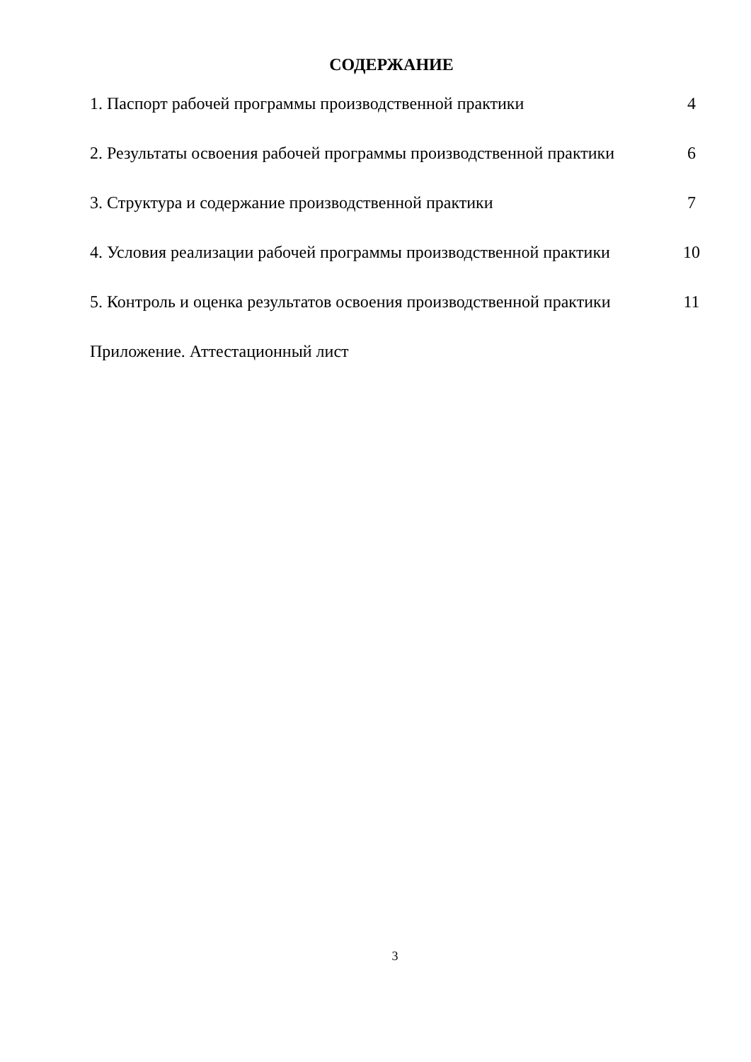СОДЕРЖАНИЕ
1. Паспорт рабочей программы производственной практики 4
2. Результаты освоения рабочей программы производственной практики 6
3. Структура и содержание производственной практики 7
4. Условия реализации рабочей программы производственной практики 10
5. Контроль и оценка результатов освоения производственной практики 11
Приложение. Аттестационный лист
3